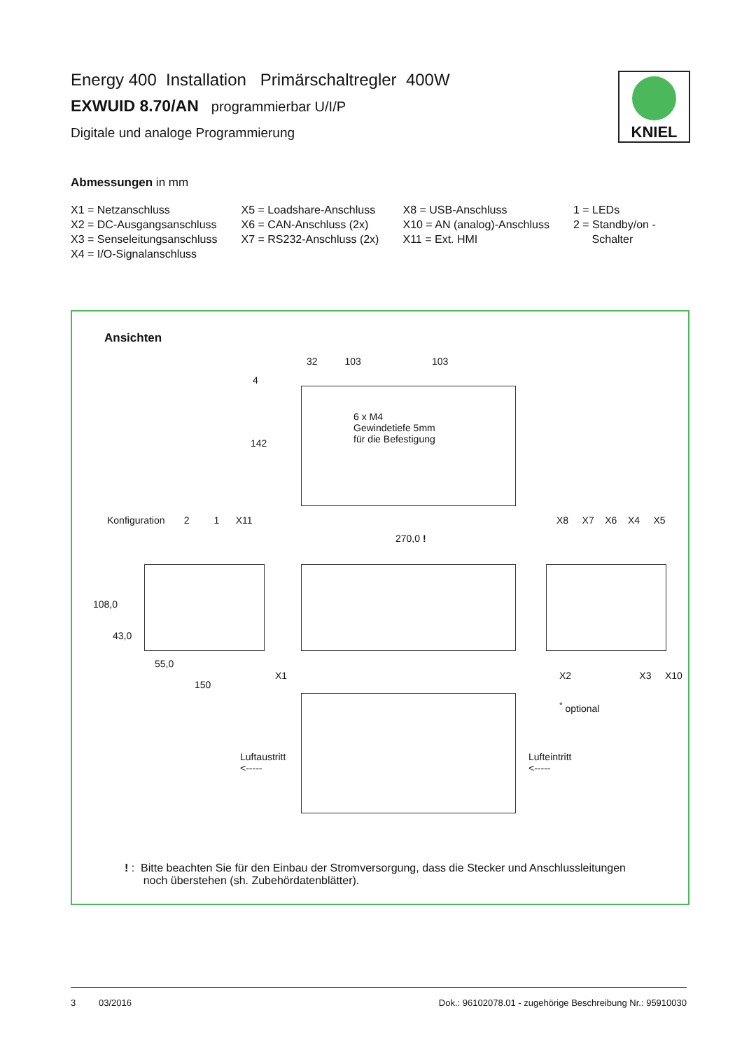Energy 400 Installation Primärschaltregler 400W
EXWUID 8.70/AN programmierbar U/I/P
Digitale und analoge Programmierung
Abmessungen in mm
X1 = Netzanschluss
X2 = DC-Ausgangsanschluss
X3 = Senseleitungsanschluss
X4 = I/O-Signalanschluss
X5 = Loadshare-Anschluss
X6 = CAN-Anschluss (2x)
X7 = RS232-Anschluss (2x)
X8 = USB-Anschluss
X10 = AN (analog)-Anschluss
X11 = Ext. HMI
1 = LEDs
2 = Standby/on -
Schalter
KNIEL
Ansichten
32 103 103
4
142
6 x M4
Gewindetiefe 5mm
für die Befestigung
Konfiguration 2 1 X11
270,0 !
X8 X7 X6 X4 X5
108,0
43,0
55,0
X1
150
X2 X3 X10
<sup>*</sup> optional
Luftaustritt
<-----
Lufteintritt
<-----
! : Bitte beachten Sie für den Einbau der Stromversorgung, dass die Stecker und Anschlussleitungen
noch überstehen (sh. Zubehördatenblätter).
3 03/2016 Dok.: 96102078.01 - zugehörige Beschreibung Nr.: 95910030